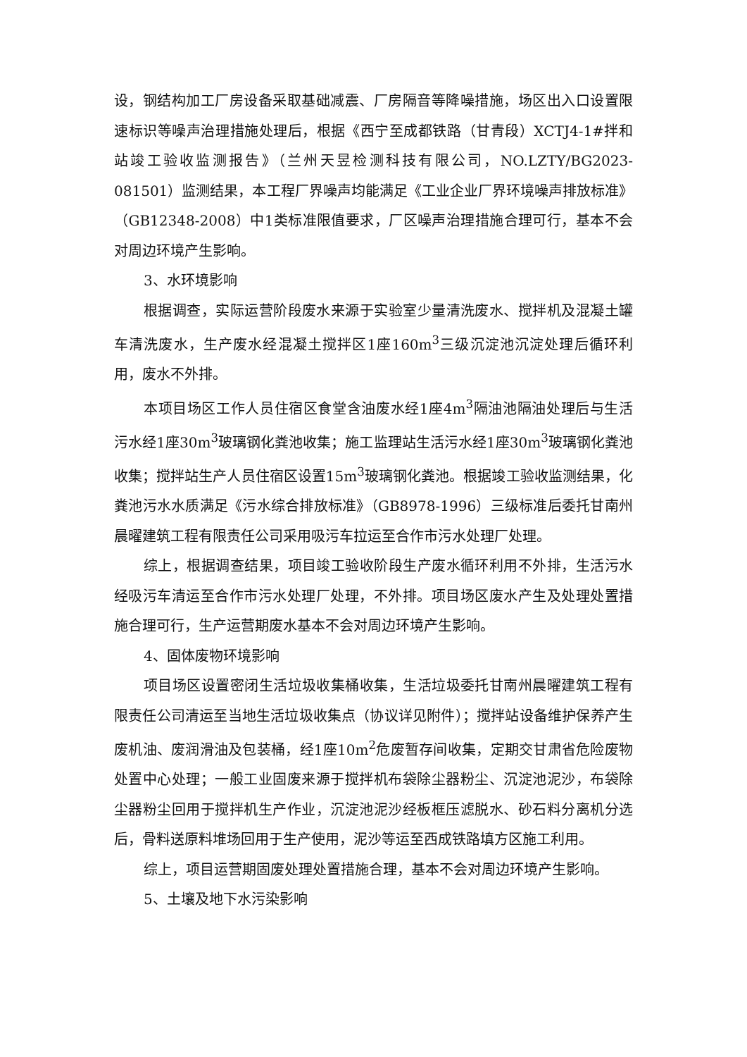设，钢结构加工厂房设备采取基础减震、厂房隔音等降噪措施，场区出入口设置限速标识等噪声治理措施处理后，根据《西宁至成都铁路（甘青段）XCTJ4-1#拌和站竣工验收监测报告》（兰州天昱检测科技有限公司，NO.LZTY/BG2023-081501）监测结果，本工程厂界噪声均能满足《工业企业厂界环境噪声排放标准》（GB12348-2008）中1类标准限值要求，厂区噪声治理措施合理可行，基本不会对周边环境产生影响。
3、水环境影响
根据调查，实际运营阶段废水来源于实验室少量清洗废水、搅拌机及混凝土罐车清洗废水，生产废水经混凝土搅拌区1座160m<sup>3</sup>三级沉淀池沉淀处理后循环利用，废水不外排。
本项目场区工作人员住宿区食堂含油废水经1座4m<sup>3</sup>隔油池隔油处理后与生活污水经1座30m<sup>3</sup>玻璃钢化粪池收集；施工监理站生活污水经1座30m<sup>3</sup>玻璃钢化粪池收集；搅拌站生产人员住宿区设置15m<sup>3</sup>玻璃钢化粪池。根据竣工验收监测结果，化粪池污水水质满足《污水综合排放标准》（GB8978-1996）三级标准后委托甘南州晨曜建筑工程有限责任公司采用吸污车拉运至合作市污水处理厂处理。
综上，根据调查结果，项目竣工验收阶段生产废水循环利用不外排，生活污水经吸污车清运至合作市污水处理厂处理，不外排。项目场区废水产生及处理处置措施合理可行，生产运营期废水基本不会对周边环境产生影响。
4、固体废物环境影响
项目场区设置密闭生活垃圾收集桶收集，生活垃圾委托甘南州晨曜建筑工程有限责任公司清运至当地生活垃圾收集点（协议详见附件）；搅拌站设备维护保养产生废机油、废润滑油及包装桶，经1座10m<sup>2</sup>危废暂存间收集，定期交甘肃省危险废物处置中心处理；一般工业固废来源于搅拌机布袋除尘器粉尘、沉淀池泥沙，布袋除尘器粉尘回用于搅拌机生产作业，沉淀池泥沙经板框压滤脱水、砂石料分离机分选后，骨料送原料堆场回用于生产使用，泥沙等运至西成铁路填方区施工利用。
综上，项目运营期固废处理处置措施合理，基本不会对周边环境产生影响。
5、土壤及地下水污染影响